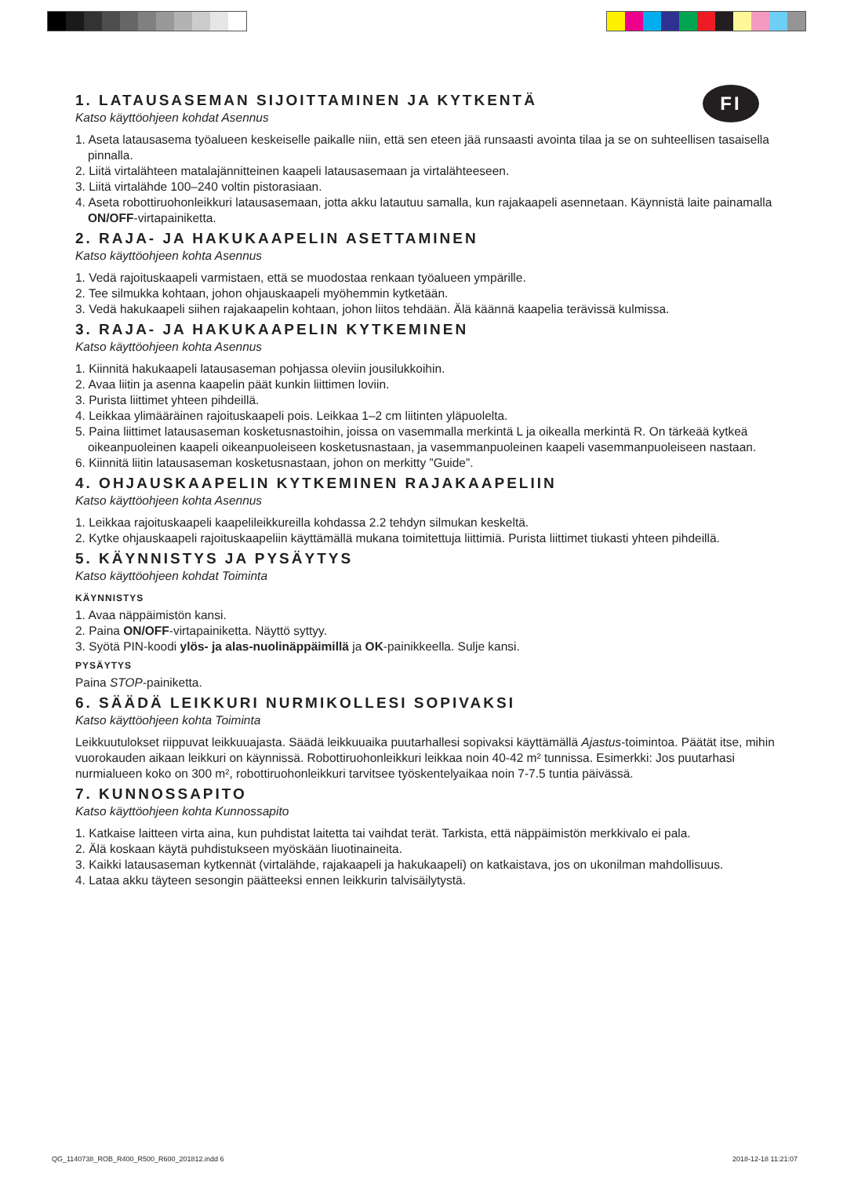FI
1. LATAUSASEMAN SIJOITTAMINEN JA KYTKENTÄ
Katso käyttöohjeen kohdat Asennus
1. Aseta latausasema työalueen keskeiselle paikalle niin, että sen eteen jää runsaasti avointa tilaa ja se on suhteellisen tasaisella pinnalla.
2. Liitä virtalähteen matalajännitteinen kaapeli latausasemaan ja virtalähteeseen.
3. Liitä virtalähde 100–240 voltin pistorasiaan.
4. Aseta robottiruohonleikkuri latausasemaan, jotta akku latautuu samalla, kun rajakaapeli asennetaan. Käynnistä laite painamalla ON/OFF-virtapainiketta.
2. RAJA- JA HAKUKAAPELIN ASETTAMINEN
Katso käyttöohjeen kohta Asennus
1. Vedä rajoituskaapeli varmistaen, että se muodostaa renkaan työalueen ympärille.
2. Tee silmukka kohtaan, johon ohjauskaapeli myöhemmin kytketään.
3. Vedä hakukaapeli siihen rajakaapelin kohtaan, johon liitos tehdään. Älä käännä kaapelia terävissä kulmissa.
3. RAJA- JA HAKUKAAPELIN KYTKEMINEN
Katso käyttöohjeen kohta Asennus
1. Kiinnitä hakukaapeli latausaseman pohjassa oleviin jousilukkoihin.
2. Avaa liitin ja asenna kaapelin päät kunkin liittimen loviin.
3. Purista liittimet yhteen pihdeillä.
4. Leikkaa ylimääräinen rajoituskaapeli pois. Leikkaa 1–2 cm liitinten yläpuolelta.
5. Paina liittimet latausaseman kosketusnastoihin, joissa on vasemmalla merkintä L ja oikealla merkintä R. On tärkeää kytkeä oikeanpuoleinen kaapeli oikeanpuoleiseen kosketusnastaan, ja vasemmanpuoleinen kaapeli vasemmanpuoleiseen nastaan.
6. Kiinnitä liitin latausaseman kosketusnastaan, johon on merkitty ”Guide”.
4. OHJAUSKAAPELIN KYTKEMINEN RAJAKAAPELIIN
Katso käyttöohjeen kohta Asennus
1. Leikkaa rajoituskaapeli kaapelileikkureilla kohdassa 2.2 tehdyn silmukan keskeltä.
2. Kytke ohjauskaapeli rajoituskaapeliin käyttämällä mukana toimitettuja liittimiä. Purista liittimet tiukasti yhteen pihdeillä.
5. KÄYNNISTYS JA PYSÄYTYS
Katso käyttöohjeen kohdat Toiminta
KÄYNNISTYS
1. Avaa näppäimistön kansi.
2. Paina ON/OFF-virtapainiketta. Näyttö syttyy.
3. Syötä PIN-koodi ylös- ja alas-nuolinäppäimillä ja OK-painikkeella. Sulje kansi.
PYSÄYTYS
Paina STOP-painiketta.
6. SÄÄDÄ LEIKKURI NURMIKOLLESI SOPIVAKSI
Katso käyttöohjeen kohta Toiminta
Leikkuutulokset riippuvat leikkuuajasta. Säädä leikkuuaika puutarhallesi sopivaksi käyttämällä Ajastus-toimintoa. Päätät itse, mihin vuorokauden aikaan leikkuri on käynnissä. Robottiruohonleikkuri leikkaa noin 40-42 m² tunnissa. Esimerkki: Jos puutarhasi nurmialueen koko on 300 m², robottiruohonleikkuri tarvitsee työskentelyaikaa noin 7-7.5 tuntia päivässä.
7. KUNNOSSAPITO
Katso käyttöohjeen kohta Kunnossapito
1. Katkaise laitteen virta aina, kun puhdistat laitetta tai vaihdat terät. Tarkista, että näppäimistön merkkivalo ei pala.
2. Älä koskaan käytä puhdistukseen myöskään liuotinaineita.
3. Kaikki latausaseman kytkennät (virtalähde, rajakaapeli ja hakukaapeli) on katkaistava, jos on ukonilman mahdollisuus.
4. Lataa akku täyteen sesongin päätteeksi ennen leikkurin talvisäilytystä.
QG_1140738_ROB_R400_R500_R600_201812.indd 6
2018-12-18 11:21:07